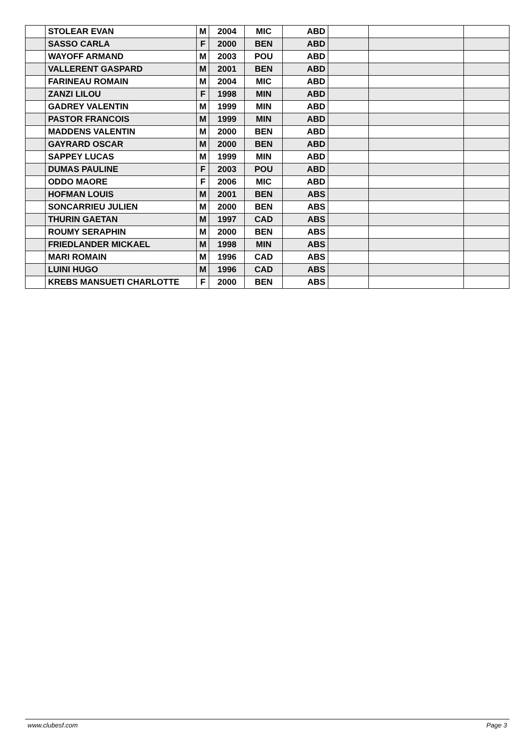| | STOLEAR EVAN | M | 2004 | MIC | ABD | | | |
| | SASSO CARLA | F | 2000 | BEN | ABD | | | |
| | WAYOFF ARMAND | M | 2003 | POU | ABD | | | |
| | VALLERENT GASPARD | M | 2001 | BEN | ABD | | | |
| | FARINEAU ROMAIN | M | 2004 | MIC | ABD | | | |
| | ZANZI LILOU | F | 1998 | MIN | ABD | | | |
| | GADREY VALENTIN | M | 1999 | MIN | ABD | | | |
| | PASTOR FRANCOIS | M | 1999 | MIN | ABD | | | |
| | MADDENS VALENTIN | M | 2000 | BEN | ABD | | | |
| | GAYRARD OSCAR | M | 2000 | BEN | ABD | | | |
| | SAPPEY LUCAS | M | 1999 | MIN | ABD | | | |
| | DUMAS PAULINE | F | 2003 | POU | ABD | | | |
| | ODDO MAORE | F | 2006 | MIC | ABD | | | |
| | HOFMAN LOUIS | M | 2001 | BEN | ABS | | | |
| | SONCARRIEU JULIEN | M | 2000 | BEN | ABS | | | |
| | THURIN GAETAN | M | 1997 | CAD | ABS | | | |
| | ROUMY SERAPHIN | M | 2000 | BEN | ABS | | | |
| | FRIEDLANDER MICKAEL | M | 1998 | MIN | ABS | | | |
| | MARI ROMAIN | M | 1996 | CAD | ABS | | | |
| | LUINI HUGO | M | 1996 | CAD | ABS | | | |
| | KREBS MANSUETI CHARLOTTE | F | 2000 | BEN | ABS | | | |
www.clubesf.com Page 3